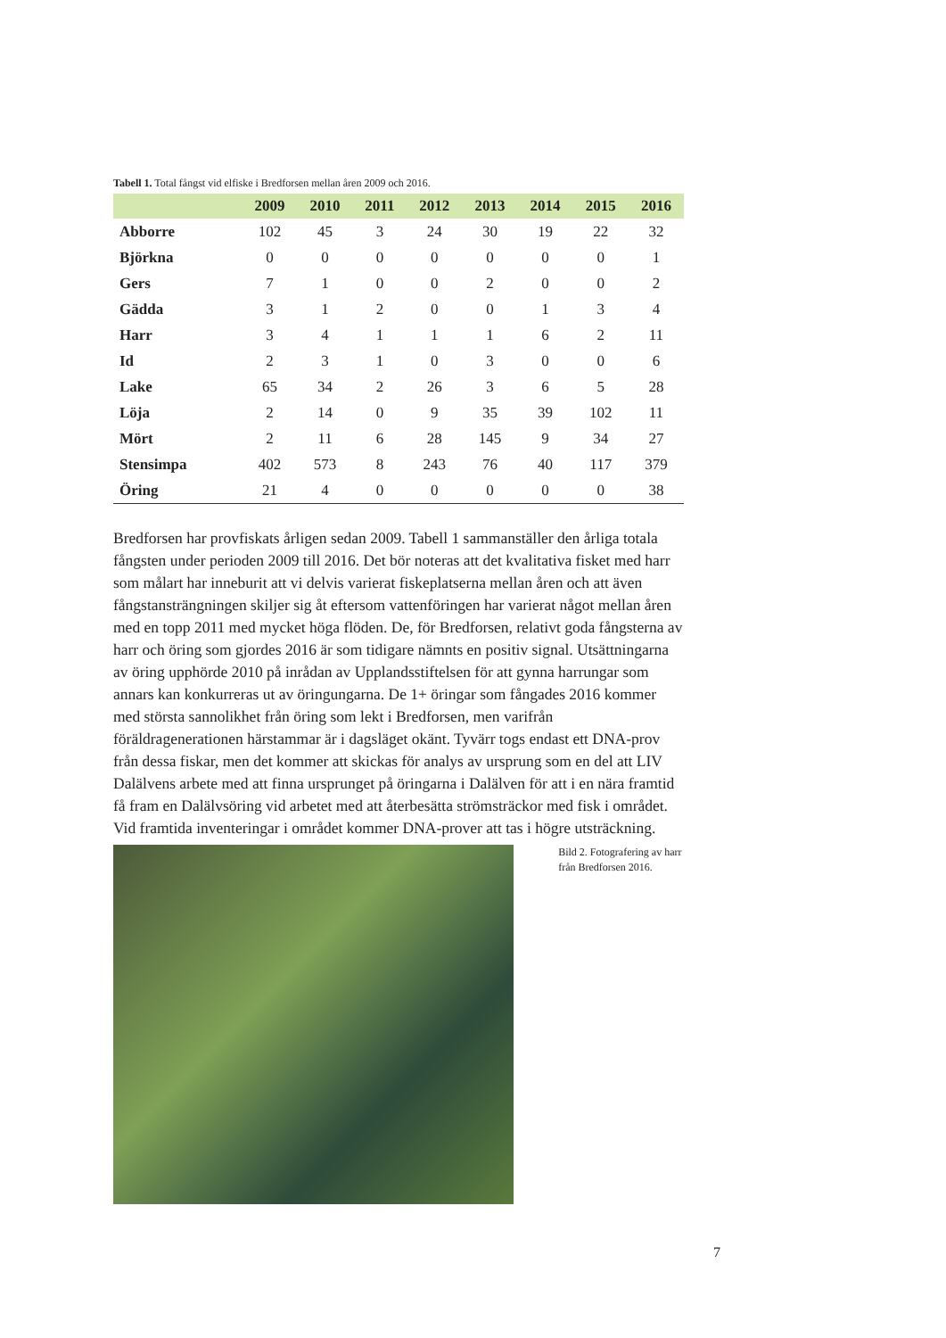Tabell 1. Total fångst vid elfiske i Bredforsen mellan åren 2009 och 2016.
| | 2009 | 2010 | 2011 | 2012 | 2013 | 2014 | 2015 | 2016 |
| --- | --- | --- | --- | --- | --- | --- | --- | --- |
| Abborre | 102 | 45 | 3 | 24 | 30 | 19 | 22 | 32 |
| Björkna | 0 | 0 | 0 | 0 | 0 | 0 | 0 | 1 |
| Gers | 7 | 1 | 0 | 0 | 2 | 0 | 0 | 2 |
| Gädda | 3 | 1 | 2 | 0 | 0 | 1 | 3 | 4 |
| Harr | 3 | 4 | 1 | 1 | 1 | 6 | 2 | 11 |
| Id | 2 | 3 | 1 | 0 | 3 | 0 | 0 | 6 |
| Lake | 65 | 34 | 2 | 26 | 3 | 6 | 5 | 28 |
| Löja | 2 | 14 | 0 | 9 | 35 | 39 | 102 | 11 |
| Mört | 2 | 11 | 6 | 28 | 145 | 9 | 34 | 27 |
| Stensimpa | 402 | 573 | 8 | 243 | 76 | 40 | 117 | 379 |
| Öring | 21 | 4 | 0 | 0 | 0 | 0 | 0 | 38 |
Bredforsen har provfiskats årligen sedan 2009. Tabell 1 sammanställer den årliga totala fångsten under perioden 2009 till 2016. Det bör noteras att det kvalitativa fisket med harr som målart har inneburit att vi delvis varierat fiskeplatserna mellan åren och att även fångstansträngningen skiljer sig åt eftersom vattenföringen har varierat något mellan åren med en topp 2011 med mycket höga flöden. De, för Bredforsen, relativt goda fångsterna av harr och öring som gjordes 2016 är som tidigare nämnts en positiv signal. Utsättningarna av öring upphörde 2010 på inrådan av Upplandsstiftelsen för att gynna harrungar som annars kan konkurreras ut av öringungarna. De 1+ öringar som fångades 2016 kommer med största sannolikhet från öring som lekt i Bredforsen, men varifrån föräldragenerationen härstammar är i dagsläget okänt. Tyvärr togs endast ett DNA-prov från dessa fiskar, men det kommer att skickas för analys av ursprung som en del att LIV Dalälvens arbete med att finna ursprunget på öringarna i Dalälven för att i en nära framtid få fram en Dalälvsöring vid arbetet med att återbesätta strömsträckor med fisk i området. Vid framtida inventeringar i området kommer DNA-prover att tas i högre utsträckning.
Bild 2. Fotografering av harr från Bredforsen 2016.
7